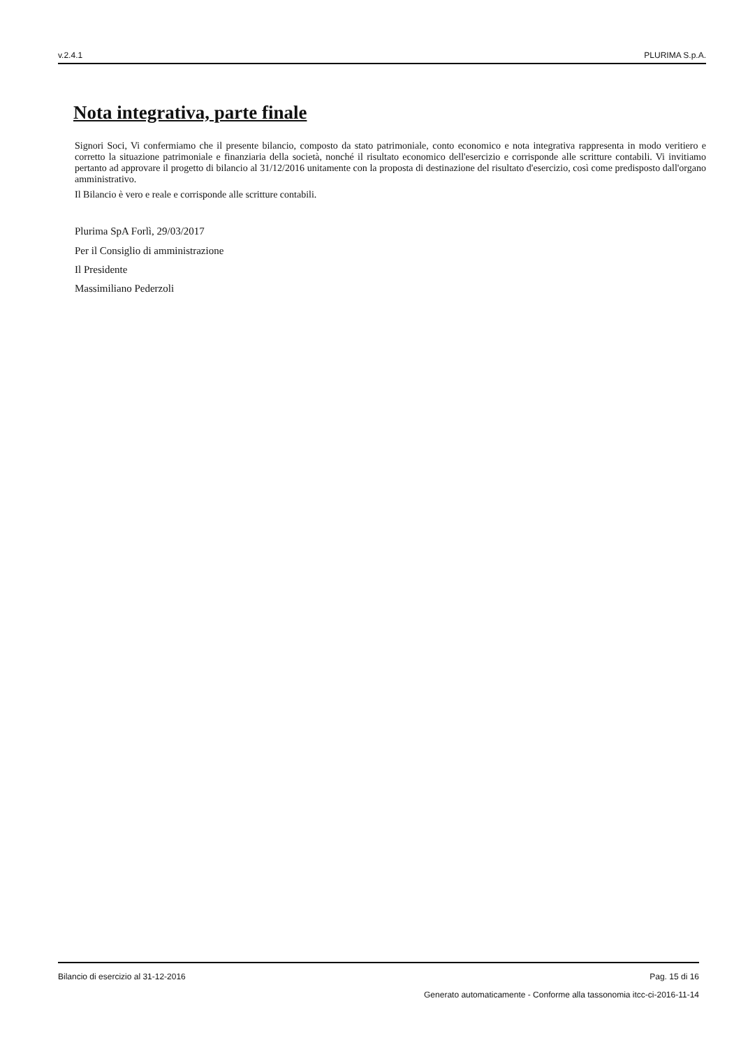v.2.4.1 PLURIMA S.p.A.
Nota integrativa, parte finale
Signori Soci, Vi confermiamo che il presente bilancio, composto da stato patrimoniale, conto economico e nota integrativa rappresenta in modo veritiero e corretto la situazione patrimoniale e finanziaria della società, nonché il risultato economico dell'esercizio e corrisponde alle scritture contabili. Vi invitiamo pertanto ad approvare il progetto di bilancio al 31/12/2016 unitamente con la proposta di destinazione del risultato d'esercizio, così come predisposto dall'organo amministrativo.
Il Bilancio è vero e reale e corrisponde alle scritture contabili.
Plurima SpA Forlì, 29/03/2017
Per il Consiglio di amministrazione
Il Presidente
Massimiliano Pederzoli
Bilancio di esercizio al 31-12-2016 Pag. 15 di 16
Generato automaticamente - Conforme alla tassonomia itcc-ci-2016-11-14